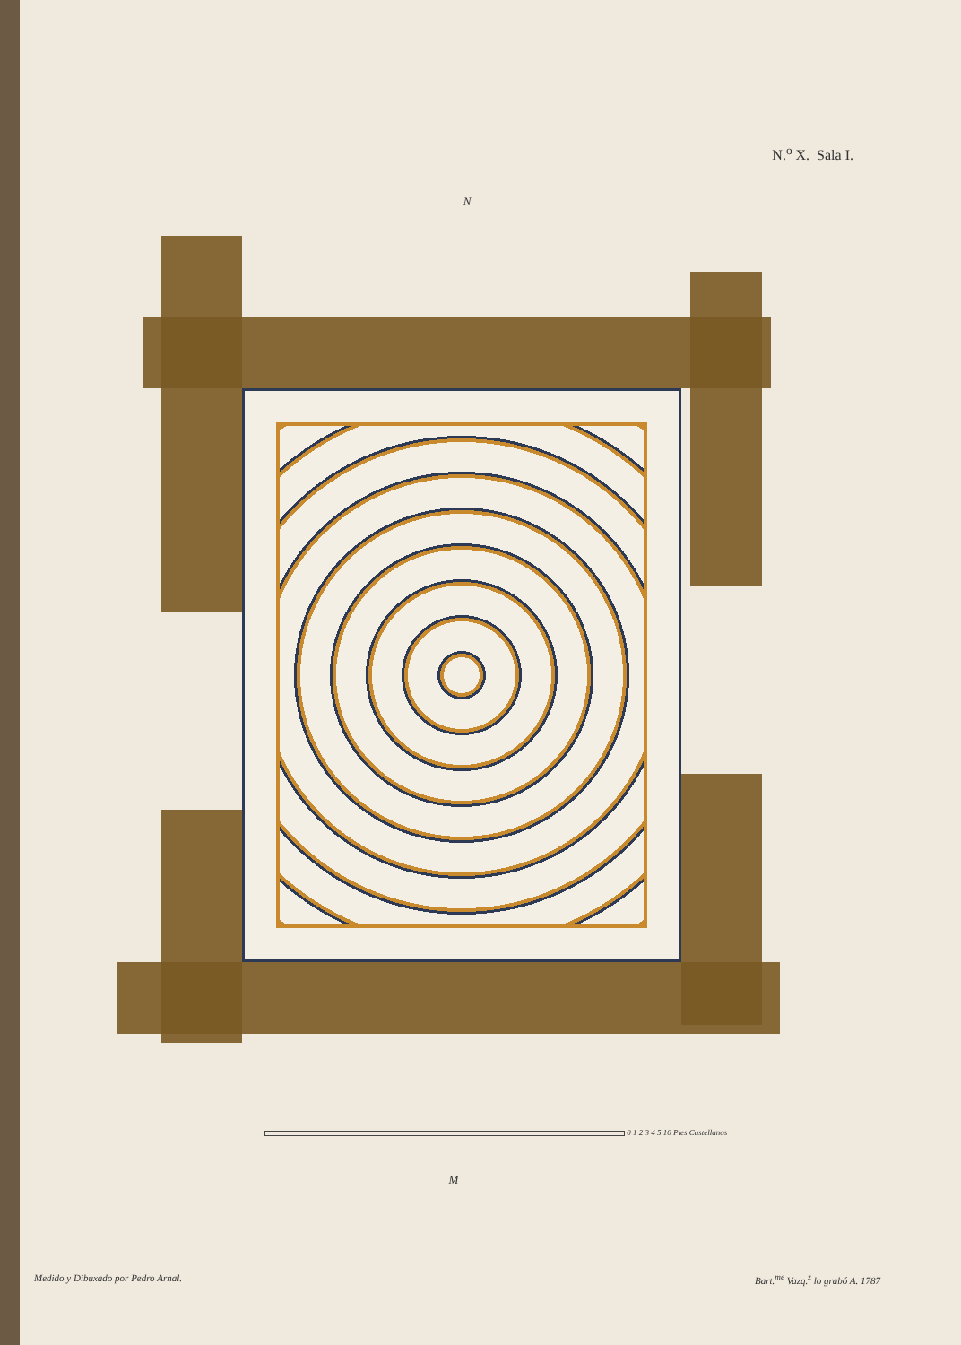N.<sup>o</sup> X. Sala I.
N
0 1 2 3 4 5 10 Pies Castellanos
M
Medido y Dibuxado por Pedro Arnal. Bart.<sup>me</sup> Vazq.<sup>z</sup> lo grabó A. 1787